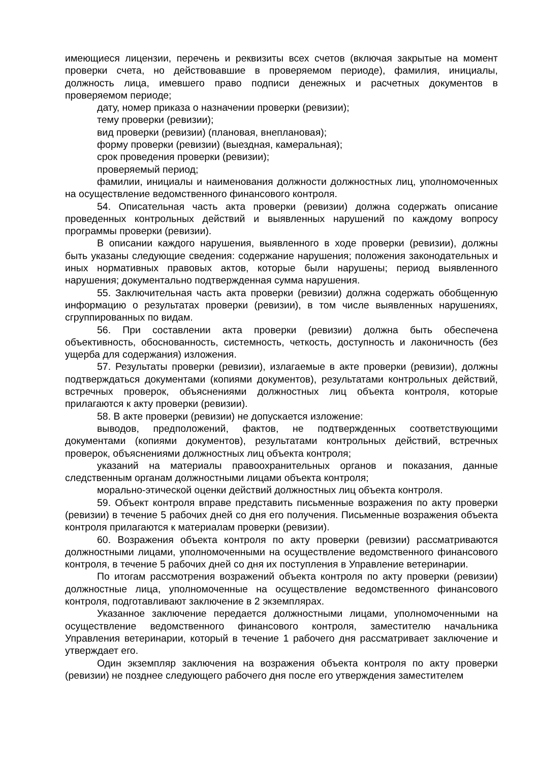имеющиеся лицензии, перечень и реквизиты всех счетов (включая закрытые на момент проверки счета, но действовавшие в проверяемом периоде), фамилия, инициалы, должность лица, имевшего право подписи денежных и расчетных документов в проверяемом периоде;
дату, номер приказа о назначении проверки (ревизии);
тему проверки (ревизии);
вид проверки (ревизии) (плановая, внеплановая);
форму проверки (ревизии) (выездная, камеральная);
срок проведения проверки (ревизии);
проверяемый период;
фамилии, инициалы и наименования должности должностных лиц, уполномоченных на осуществление ведомственного финансового контроля.
54. Описательная часть акта проверки (ревизии) должна содержать описание проведенных контрольных действий и выявленных нарушений по каждому вопросу программы проверки (ревизии).
В описании каждого нарушения, выявленного в ходе проверки (ревизии), должны быть указаны следующие сведения: содержание нарушения; положения законодательных и иных нормативных правовых актов, которые были нарушены; период выявленного нарушения; документально подтвержденная сумма нарушения.
55. Заключительная часть акта проверки (ревизии) должна содержать обобщенную информацию о результатах проверки (ревизии), в том числе выявленных нарушениях, сгруппированных по видам.
56. При составлении акта проверки (ревизии) должна быть обеспечена объективность, обоснованность, системность, четкость, доступность и лаконичность (без ущерба для содержания) изложения.
57. Результаты проверки (ревизии), излагаемые в акте проверки (ревизии), должны подтверждаться документами (копиями документов), результатами контрольных действий, встречных проверок, объяснениями должностных лиц объекта контроля, которые прилагаются к акту проверки (ревизии).
58. В акте проверки (ревизии) не допускается изложение:
выводов, предположений, фактов, не подтвержденных соответствующими документами (копиями документов), результатами контрольных действий, встречных проверок, объяснениями должностных лиц объекта контроля;
указаний на материалы правоохранительных органов и показания, данные следственным органам должностными лицами объекта контроля;
морально-этической оценки действий должностных лиц объекта контроля.
59. Объект контроля вправе представить письменные возражения по акту проверки (ревизии) в течение 5 рабочих дней со дня его получения. Письменные возражения объекта контроля прилагаются к материалам проверки (ревизии).
60. Возражения объекта контроля по акту проверки (ревизии) рассматриваются должностными лицами, уполномоченными на осуществление ведомственного финансового контроля, в течение 5 рабочих дней со дня их поступления в Управление ветеринарии.
По итогам рассмотрения возражений объекта контроля по акту проверки (ревизии) должностные лица, уполномоченные на осуществление ведомственного финансового контроля, подготавливают заключение в 2 экземплярах.
Указанное заключение передается должностными лицами, уполномоченными на осуществление ведомственного финансового контроля, заместителю начальника Управления ветеринарии, который в течение 1 рабочего дня рассматривает заключение и утверждает его.
Один экземпляр заключения на возражения объекта контроля по акту проверки (ревизии) не позднее следующего рабочего дня после его утверждения заместителем